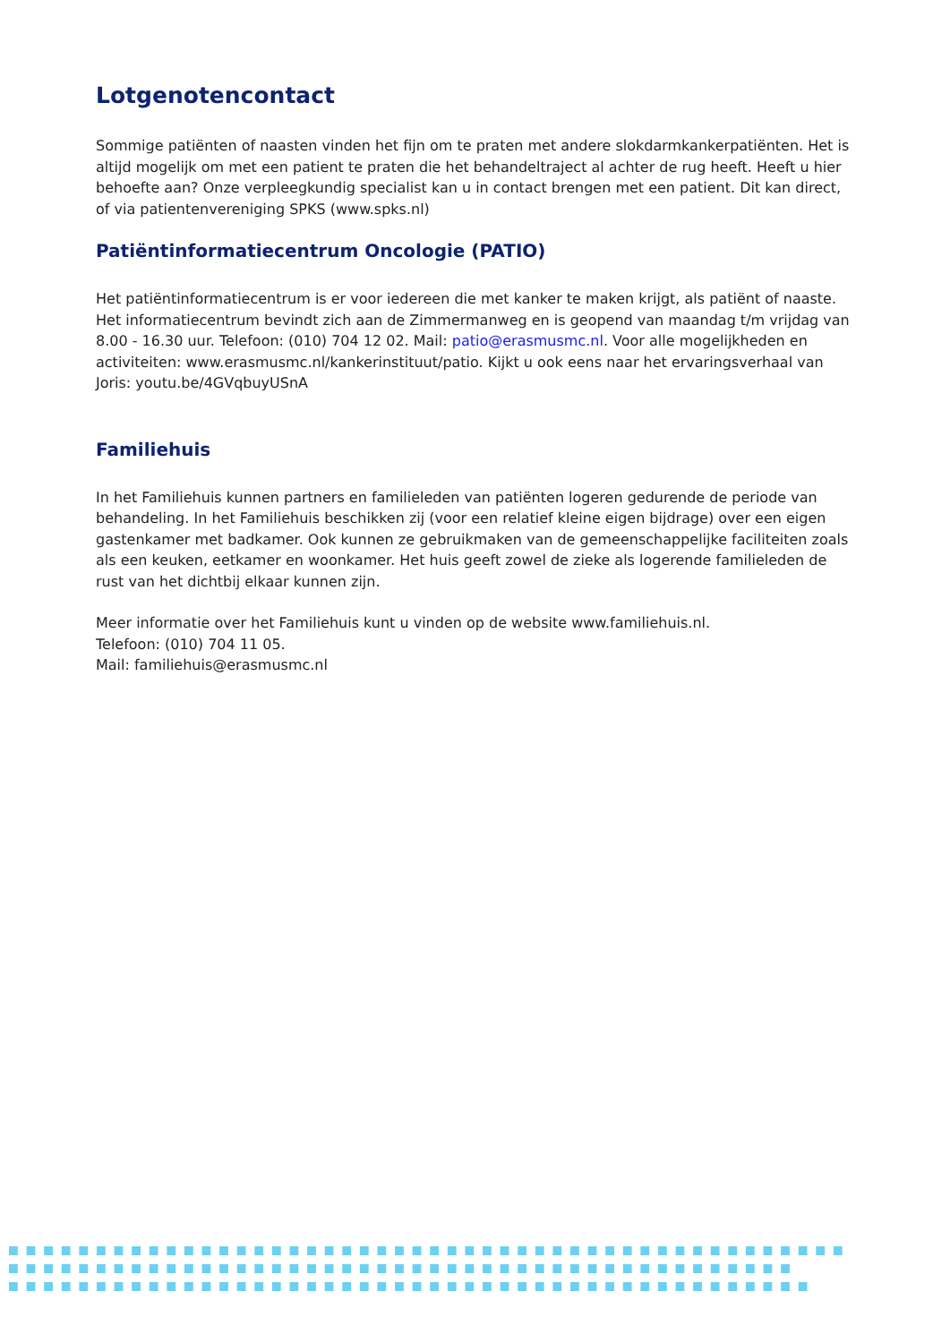Lotgenotencontact
Sommige patiënten of naasten vinden het fijn om te praten met andere slokdarmkankerpatiënten. Het is altijd mogelijk om met een patient te praten die het behandeltraject al achter de rug heeft. Heeft u hier behoefte aan? Onze verpleegkundig specialist kan u in contact brengen met een patient. Dit kan direct, of via patientenvereniging SPKS (www.spks.nl)
Patiëntinformatiecentrum Oncologie (PATIO)
Het patiëntinformatiecentrum is er voor iedereen die met kanker te maken krijgt, als patiënt of naaste. Het informatiecentrum bevindt zich aan de Zimmermanweg en is geopend van maandag t/m vrijdag van 8.00 - 16.30 uur. Telefoon: (010) 704 12 02. Mail: patio@erasmusmc.nl. Voor alle mogelijkheden en activiteiten: www.erasmusmc.nl/kankerinstituut/patio. Kijkt u ook eens naar het ervaringsverhaal van Joris: youtu.be/4GVqbuyUSnA
Familiehuis
In het Familiehuis kunnen partners en familieleden van patiënten logeren gedurende de periode van behandeling. In het Familiehuis beschikken zij (voor een relatief kleine eigen bijdrage) over een eigen gastenkamer met badkamer. Ook kunnen ze gebruikmaken van de gemeenschappelijke faciliteiten zoals als een keuken, eetkamer en woonkamer. Het huis geeft zowel de zieke als logerende familieleden de rust van het dichtbij elkaar kunnen zijn.
Meer informatie over het Familiehuis kunt u vinden op de website www.familiehuis.nl.
Telefoon: (010) 704 11 05.
Mail: familiehuis@erasmusmc.nl